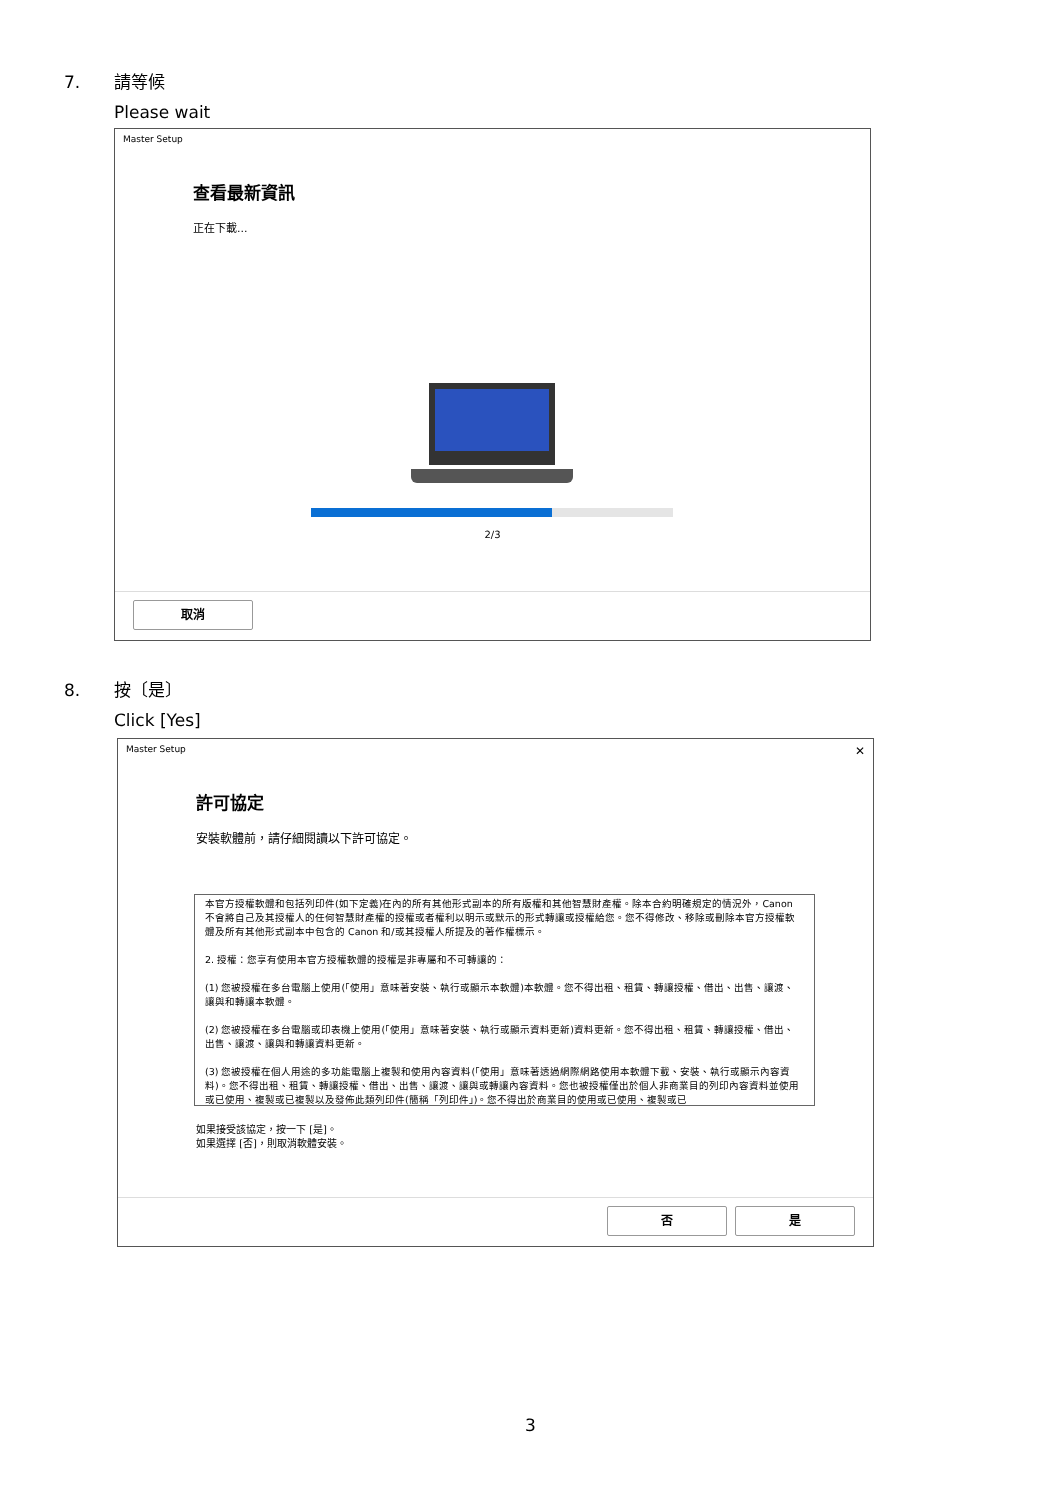7. 請等候
Please wait
Master Setup
查看最新資訊
正在下載...
2/3
取消
8. 按〔是〕
Click [Yes]
Master Setup ✕
許可協定
安裝軟體前，請仔細閱讀以下許可協定。
本官方授權軟體和包括列印件(如下定義)在內的所有其他形式副本的所有版權和其他智慧財產權。除本合約明確規定的情況外，Canon 不會將自己及其授權人的任何智慧財產權的授權或者權利以明示或默示的形式轉讓或授權給您。您不得修改、移除或刪除本官方授權軟體及所有其他形式副本中包含的 Canon 和/或其授權人所提及的著作權標示。
2. 授權：您享有使用本官方授權軟體的授權是非專屬和不可轉讓的：
(1) 您被授權在多台電腦上使用(「使用」意味著安裝、執行或顯示本軟體)本軟體。您不得出租、租賃、轉讓授權、借出、出售、讓渡、讓與和轉讓本軟體。
(2) 您被授權在多台電腦或印表機上使用(「使用」意味著安裝、執行或顯示資料更新)資料更新。您不得出租、租賃、轉讓授權、借出、出售、讓渡、讓與和轉讓資料更新。
(3) 您被授權在個人用途的多功能電腦上複製和使用內容資料(「使用」意味著透過網際網路使用本軟體下載、安裝、執行或顯示內容資料)。您不得出租、租賃、轉讓授權、借出、出售、讓渡、讓與或轉讓內容資料。您也被授權僅出於個人非商業目的列印內容資料並使用或已使用、複製或已複製以及發佈此類列印件(簡稱「列印件」)。您不得出於商業目的使用或已使用、複製或已
如果接受該協定，按一下 [是]。
如果選擇 [否]，則取消軟體安裝。
否 是
3